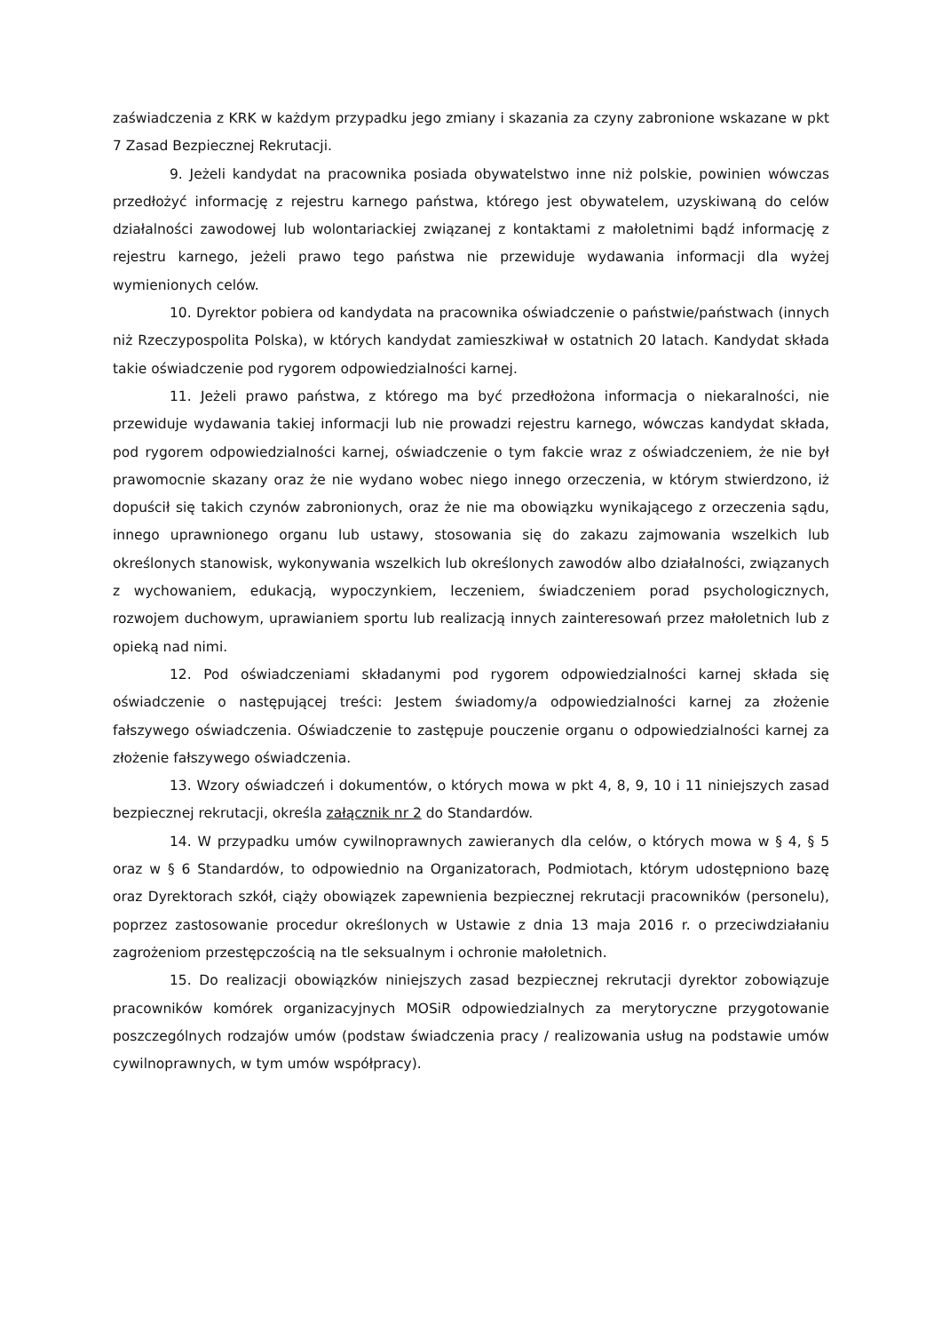zaświadczenia z KRK w każdym przypadku jego zmiany i skazania za czyny zabronione wskazane w pkt 7 Zasad Bezpiecznej Rekrutacji.
9. Jeżeli kandydat na pracownika posiada obywatelstwo inne niż polskie, powinien wówczas przedłożyć informację z rejestru karnego państwa, którego jest obywatelem, uzyskiwaną do celów działalności zawodowej lub wolontariackiej związanej z kontaktami z małoletnimi bądź informację z rejestru karnego, jeżeli prawo tego państwa nie przewiduje wydawania informacji dla wyżej wymienionych celów.
10. Dyrektor pobiera od kandydata na pracownika oświadczenie o państwie/państwach (innych niż Rzeczypospolita Polska), w których kandydat zamieszkiwał w ostatnich 20 latach. Kandydat składa takie oświadczenie pod rygorem odpowiedzialności karnej.
11. Jeżeli prawo państwa, z którego ma być przedłożona informacja o niekaralności, nie przewiduje wydawania takiej informacji lub nie prowadzi rejestru karnego, wówczas kandydat składa, pod rygorem odpowiedzialności karnej, oświadczenie o tym fakcie wraz z oświadczeniem, że nie był prawomocnie skazany oraz że nie wydano wobec niego innego orzeczenia, w którym stwierdzono, iż dopuścił się takich czynów zabronionych, oraz że nie ma obowiązku wynikającego z orzeczenia sądu, innego uprawnionego organu lub ustawy, stosowania się do zakazu zajmowania wszelkich lub określonych stanowisk, wykonywania wszelkich lub określonych zawodów albo działalności, związanych z wychowaniem, edukacją, wypoczynkiem, leczeniem, świadczeniem porad psychologicznych, rozwojem duchowym, uprawianiem sportu lub realizacją innych zainteresowań przez małoletnich lub z opieką nad nimi.
12. Pod oświadczeniami składanymi pod rygorem odpowiedzialności karnej składa się oświadczenie o następującej treści: Jestem świadomy/a odpowiedzialności karnej za złożenie fałszywego oświadczenia. Oświadczenie to zastępuje pouczenie organu o odpowiedzialności karnej za złożenie fałszywego oświadczenia.
13. Wzory oświadczeń i dokumentów, o których mowa w pkt 4, 8, 9, 10 i 11 niniejszych zasad bezpiecznej rekrutacji, określa załącznik nr 2 do Standardów.
14. W przypadku umów cywilnoprawnych zawieranych dla celów, o których mowa w § 4, § 5 oraz w § 6 Standardów, to odpowiednio na Organizatorach, Podmiotach, którym udostępniono bazę oraz Dyrektorach szkół, ciąży obowiązek zapewnienia bezpiecznej rekrutacji pracowników (personelu), poprzez zastosowanie procedur określonych w Ustawie z dnia 13 maja 2016 r. o przeciwdziałaniu zagrożeniom przestępczością na tle seksualnym i ochronie małoletnich.
15. Do realizacji obowiązków niniejszych zasad bezpiecznej rekrutacji dyrektor zobowiązuje pracowników komórek organizacyjnych MOSiR odpowiedzialnych za merytoryczne przygotowanie poszczególnych rodzajów umów (podstaw świadczenia pracy / realizowania usług na podstawie umów cywilnoprawnych, w tym umów współpracy).